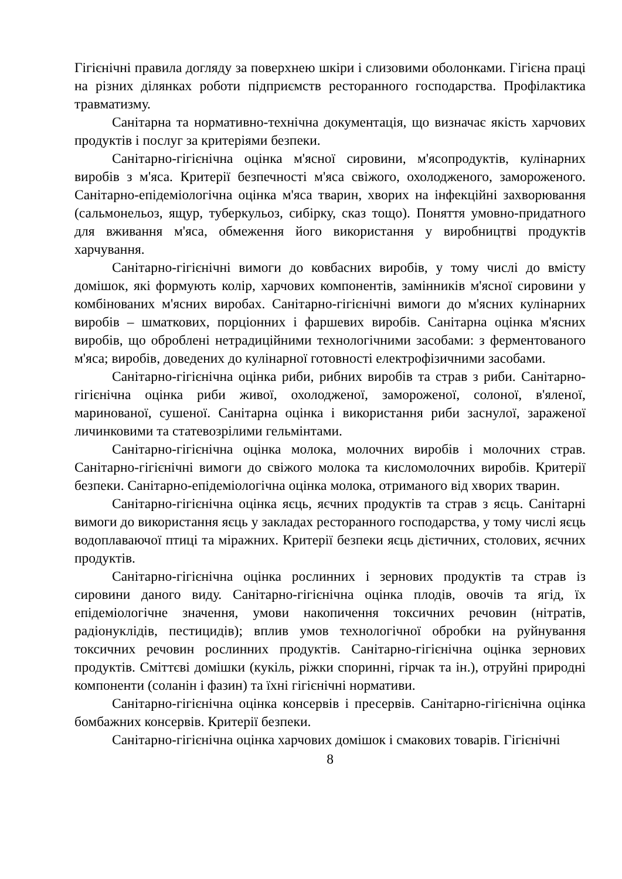Гігієнічні правила догляду за поверхнею шкіри і слизовими оболонками. Гігієна праці на різних ділянках роботи підприємств ресторанного господарства. Профілактика травматизму.
Санітарна та нормативно-технічна документація, що визначає якість харчових продуктів і послуг за критеріями безпеки.
Санітарно-гігієнічна оцінка м'ясної сировини, м'ясопродуктів, кулінарних виробів з м'яса. Критерії безпечності м'яса свіжого, охолодженого, замороженого. Санітарно-епідеміологічна оцінка м'яса тварин, хворих на інфекційні захворювання (сальмонельоз, ящур, туберкульоз, сибірку, сказ тощо). Поняття умовно-придатного для вживання м'яса, обмеження його використання у виробництві продуктів харчування.
Санітарно-гігієнічні вимоги до ковбасних виробів, у тому числі до вмісту домішок, які формують колір, харчових компонентів, замінників м'ясної сировини у комбінованих м'ясних виробах. Санітарно-гігієнічні вимоги до м'ясних кулінарних виробів – шматкових, порціонних і фаршевих виробів. Санітарна оцінка м'ясних виробів, що оброблені нетрадиційними технологічними засобами: з ферментованого м'яса; виробів, доведених до кулінарної готовності електрофізичними засобами.
Санітарно-гігієнічна оцінка риби, рибних виробів та страв з риби. Санітарно-гігієнічна оцінка риби живої, охолодженої, замороженої, солоної, в'яленої, маринованої, сушеної. Санітарна оцінка і використання риби заснулої, зараженої личинковими та статевозрілими гельмінтами.
Санітарно-гігієнічна оцінка молока, молочних виробів і молочних страв. Санітарно-гігієнічні вимоги до свіжого молока та кисломолочних виробів. Критерії безпеки. Санітарно-епідеміологічна оцінка молока, отриманого від хворих тварин.
Санітарно-гігієнічна оцінка яєць, яєчних продуктів та страв з яєць. Санітарні вимоги до використання яєць у закладах ресторанного господарства, у тому числі яєць водоплаваючої птиці та міражних. Критерії безпеки яєць дієтичних, столових, яєчних продуктів.
Санітарно-гігієнічна оцінка рослинних і зернових продуктів та страв із сировини даного виду. Санітарно-гігієнічна оцінка плодів, овочів та ягід, їх епідеміологічне значення, умови накопичення токсичних речовин (нітратів, радіонуклідів, пестицидів); вплив умов технологічної обробки на руйнування токсичних речовин рослинних продуктів. Санітарно-гігієнічна оцінка зернових продуктів. Сміттєві домішки (кукіль, ріжки споринні, гірчак та ін.), отруйні природні компоненти (соланін і фазин) та їхні гігієнічні нормативи.
Санітарно-гігієнічна оцінка консервів і пресервів. Санітарно-гігієнічна оцінка бомбажних консервів. Критерії безпеки.
Санітарно-гігієнічна оцінка харчових домішок і смакових товарів. Гігієнічні
8